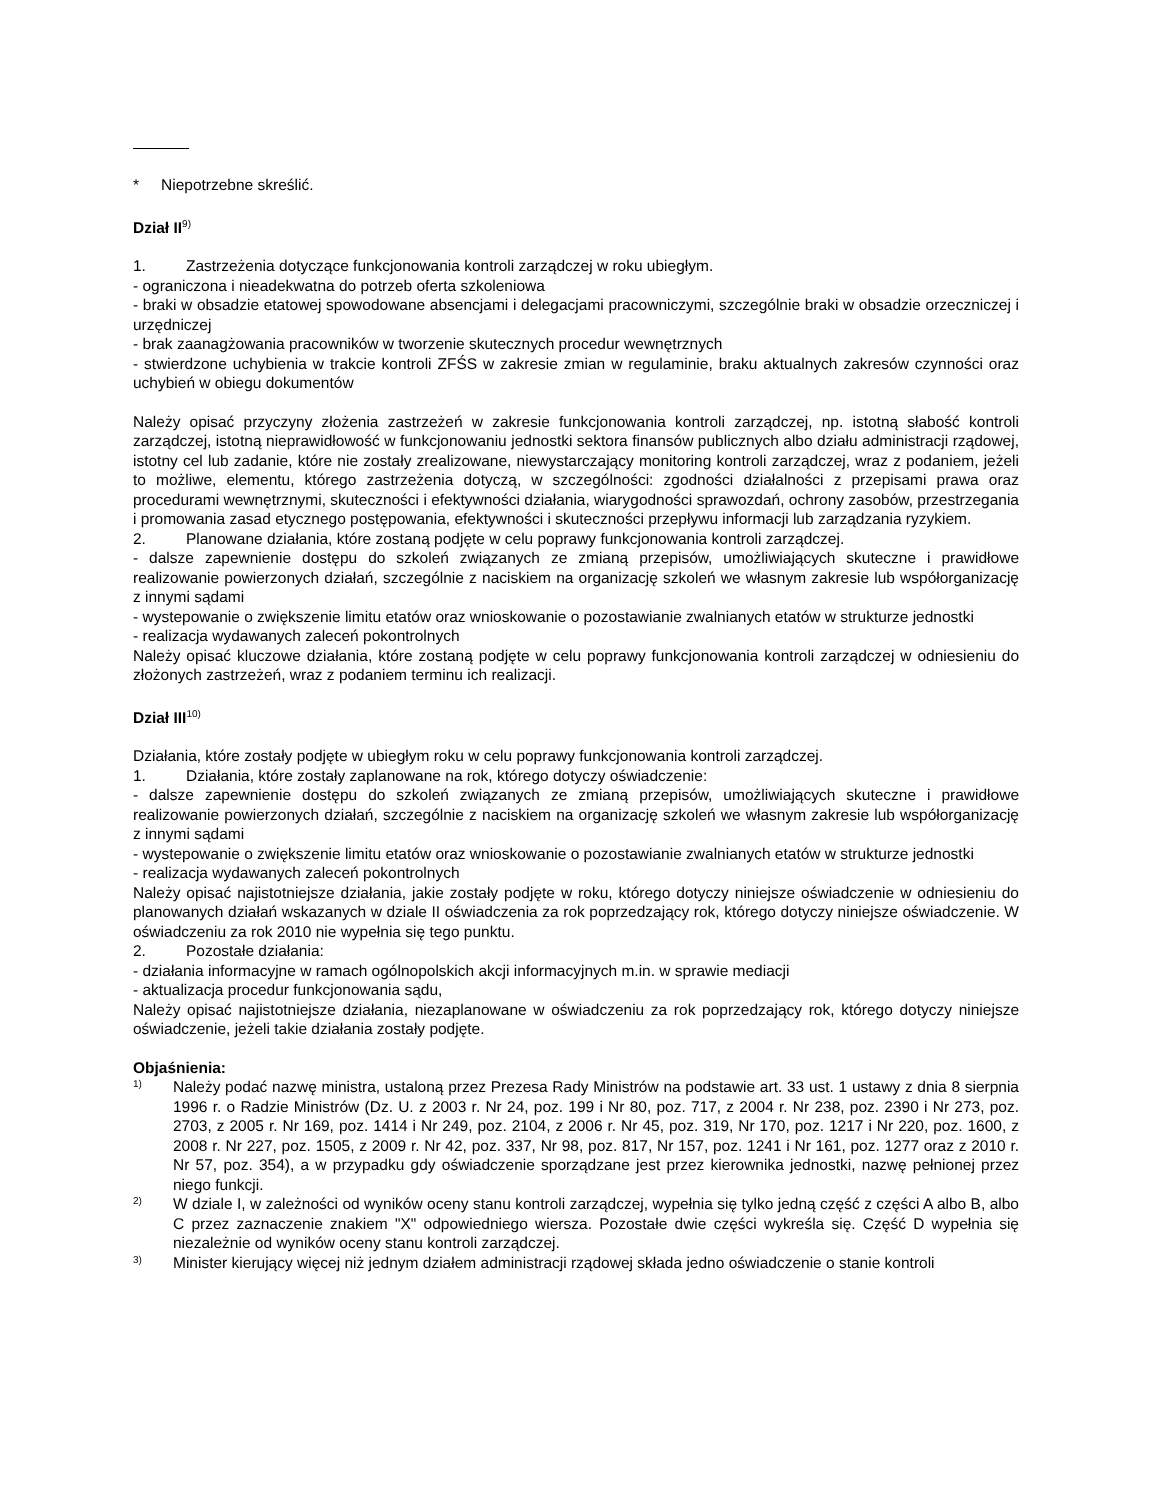* Niepotrzebne skreślić.
Dział II<sup>9)</sup>
1. Zastrzeżenia dotyczące funkcjonowania kontroli zarządczej w roku ubiegłym.
- ograniczona i nieadekwatna do potrzeb oferta szkoleniowa
- braki w obsadzie etatowej spowodowane absencjami i delegacjami pracowniczymi, szczególnie braki w obsadzie orzeczniczej i urzędniczej
- brak zaanagżowania pracowników w tworzenie skutecznych procedur wewnętrznych
- stwierdzone uchybienia w trakcie kontroli ZFŚS w zakresie zmian w regulaminie, braku aktualnych zakresów czynności oraz uchybień w obiegu dokumentów
Należy opisać przyczyny złożenia zastrzeżeń w zakresie funkcjonowania kontroli zarządczej, np. istotną słabość kontroli zarządczej, istotną nieprawidłowość w funkcjonowaniu jednostki sektora finansów publicznych albo działu administracji rządowej, istotny cel lub zadanie, które nie zostały zrealizowane, niewystarczający monitoring kontroli zarządczej, wraz z podaniem, jeżeli to możliwe, elementu, którego zastrzeżenia dotyczą, w szczególności: zgodności działalności z przepisami prawa oraz procedurami wewnętrznymi, skuteczności i efektywności działania, wiarygodności sprawozdań, ochrony zasobów, przestrzegania i promowania zasad etycznego postępowania, efektywności i skuteczności przepływu informacji lub zarządzania ryzykiem.
2. Planowane działania, które zostaną podjęte w celu poprawy funkcjonowania kontroli zarządczej.
- dalsze zapewnienie dostępu do szkoleń związanych ze zmianą przepisów, umożliwiających skuteczne i prawidłowe realizowanie powierzonych działań, szczególnie z naciskiem na organizację szkoleń we własnym zakresie lub współorganizację z innymi sądami
- wystepowanie o zwiększenie limitu etatów oraz wnioskowanie o pozostawianie zwalnianych etatów w strukturze jednostki
- realizacja wydawanych zaleceń pokontrolnych
Należy opisać kluczowe działania, które zostaną podjęte w celu poprawy funkcjonowania kontroli zarządczej w odniesieniu do złożonych zastrzeżeń, wraz z podaniem terminu ich realizacji.
Dział III<sup>10)</sup>
Działania, które zostały podjęte w ubiegłym roku w celu poprawy funkcjonowania kontroli zarządczej.
1. Działania, które zostały zaplanowane na rok, którego dotyczy oświadczenie:
- dalsze zapewnienie dostępu do szkoleń związanych ze zmianą przepisów, umożliwiających skuteczne i prawidłowe realizowanie powierzonych działań, szczególnie z naciskiem na organizację szkoleń we własnym zakresie lub współorganizację z innymi sądami
- wystepowanie o zwiększenie limitu etatów oraz wnioskowanie o pozostawianie zwalnianych etatów w strukturze jednostki
- realizacja wydawanych zaleceń pokontrolnych
Należy opisać najistotniejsze działania, jakie zostały podjęte w roku, którego dotyczy niniejsze oświadczenie w odniesieniu do planowanych działań wskazanych w dziale II oświadczenia za rok poprzedzający rok, którego dotyczy niniejsze oświadczenie. W oświadczeniu za rok 2010 nie wypełnia się tego punktu.
2. Pozostałe działania:
- działania informacyjne w ramach ogólnopolskich akcji informacyjnych m.in. w sprawie mediacji
- aktualizacja procedur funkcjonowania sądu,
Należy opisać najistotniejsze działania, niezaplanowane w oświadczeniu za rok poprzedzający rok, którego dotyczy niniejsze oświadczenie, jeżeli takie działania zostały podjęte.
Objaśnienia:
1)
Należy podać nazwę ministra, ustaloną przez Prezesa Rady Ministrów na podstawie art. 33 ust. 1 ustawy z dnia 8 sierpnia 1996 r. o Radzie Ministrów (Dz. U. z 2003 r. Nr 24, poz. 199 i Nr 80, poz. 717, z 2004 r. Nr 238, poz. 2390 i Nr 273, poz. 2703, z 2005 r. Nr 169, poz. 1414 i Nr 249, poz. 2104, z 2006 r. Nr 45, poz. 319, Nr 170, poz. 1217 i Nr 220, poz. 1600, z 2008 r. Nr 227, poz. 1505, z 2009 r. Nr 42, poz. 337, Nr 98, poz. 817, Nr 157, poz. 1241 i Nr 161, poz. 1277 oraz z 2010 r. Nr 57, poz. 354), a w przypadku gdy oświadczenie sporządzane jest przez kierownika jednostki, nazwę pełnionej przez niego funkcji.
2)
W dziale I, w zależności od wyników oceny stanu kontroli zarządczej, wypełnia się tylko jedną część z części A albo B, albo C przez zaznaczenie znakiem "X" odpowiedniego wiersza. Pozostałe dwie części wykreśla się. Część D wypełnia się niezależnie od wyników oceny stanu kontroli zarządczej.
3)
Minister kierujący więcej niż jednym działem administracji rządowej składa jedno oświadczenie o stanie kontroli